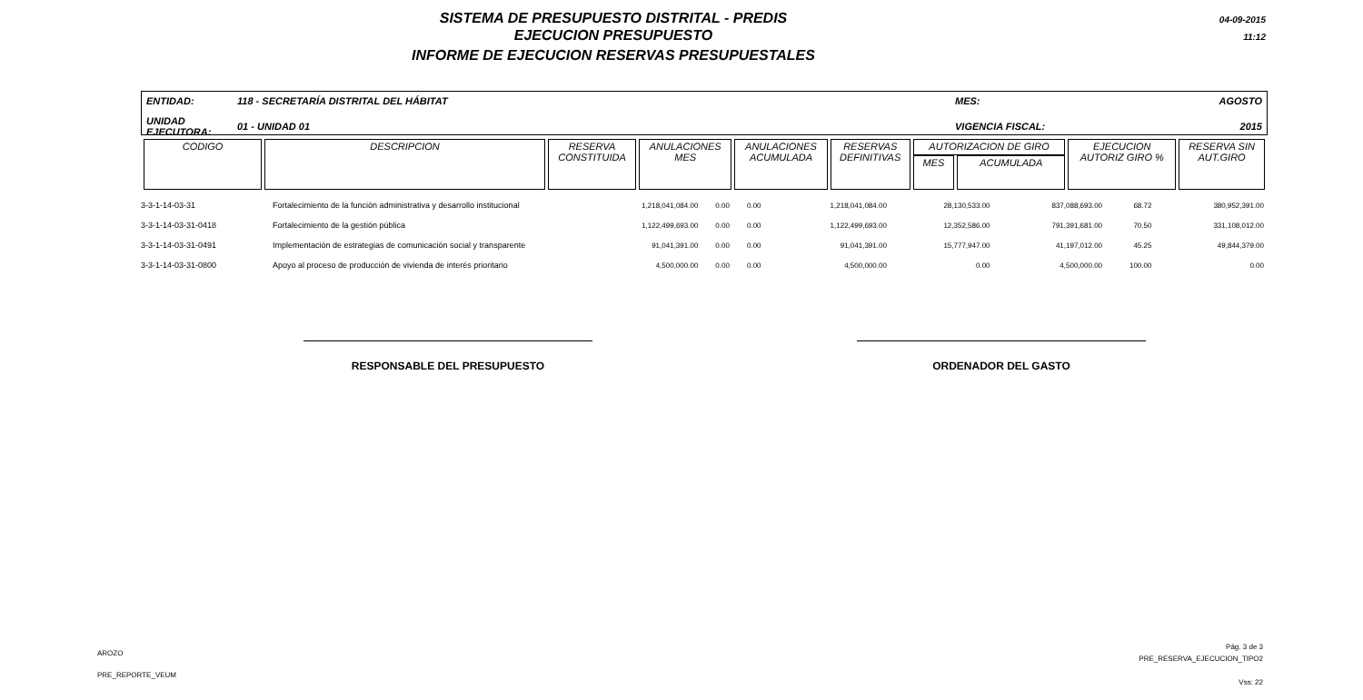SISTEMA DE PRESUPUESTO DISTRITAL - PREDIS
EJECUCION PRESUPUESTO
INFORME DE EJECUCION RESERVAS PRESUPUESTALES
04-09-2015
11:12
| ENTIDAD: | 118 - SECRETARÍA DISTRITAL DEL HÁBITAT | MES: | AGOSTO |
| UNIDAD EJECUTORA: | 01 - UNIDAD 01 | VIGENCIA FISCAL: | 2015 |
| CODIGO | DESCRIPCION | RESERVA CONSTITUIDA | ANULACIONES MES | ANULACIONES ACUMULADA | RESERVAS DEFINITIVAS | AUTORIZACION DE GIRO | | EJECUCION AUTORIZ GIRO % | RESERVA SIN AUT.GIRO |
| --- | --- | --- | --- | --- | --- | --- | --- | --- | --- |
| | | | | | | MES | ACUMULADA | | |
| 3-3-1-14-03-31 | Fortalecimiento de la función administrativa y desarrollo institucional | 1,218,041,084.00 | 0.00 | 0.00 | 1,218,041,084.00 | 28,130,533.00 | 837,088,693.00 | 68.72 | 380,952,391.00 |
| 3-3-1-14-03-31-0418 | Fortalecimiento de la gestión pública | 1,122,499,693.00 | 0.00 | 0.00 | 1,122,499,693.00 | 12,352,586.00 | 791,391,681.00 | 70.50 | 331,108,012.00 |
| 3-3-1-14-03-31-0491 | Implementación de estrategias de comunicación social y transparente | 91,041,391.00 | 0.00 | 0.00 | 91,041,391.00 | 15,777,947.00 | 41,197,012.00 | 45.25 | 49,844,379.00 |
| 3-3-1-14-03-31-0800 | Apoyo al proceso de producción de vivienda de interés prioritario | 4,500,000.00 | 0.00 | 0.00 | 4,500,000.00 | 0.00 | 4,500,000.00 | 100.00 | 0.00 |
RESPONSABLE DEL PRESUPUESTO ORDENADOR DEL GASTO
AROZO
PRE_REPORTE_VEUM
Pág. 3 de 3
PRE_RESERVA_EJECUCION_TIPO2
Vss: 22